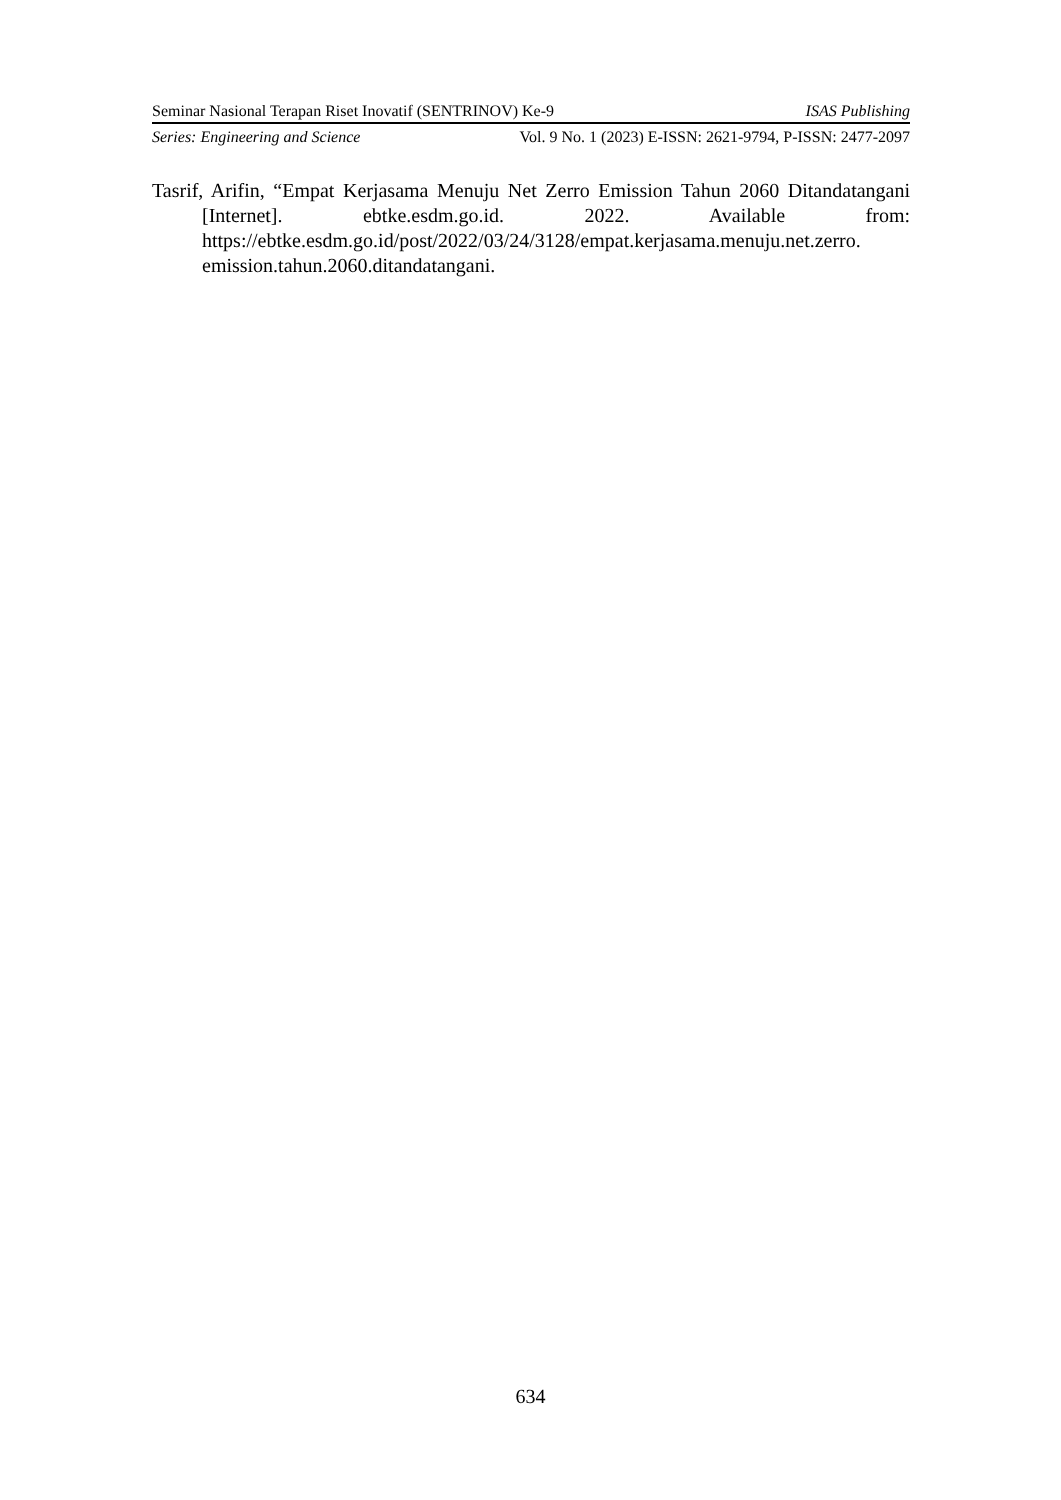Seminar Nasional Terapan Riset Inovatif (SENTRINOV) Ke-9 ISAS Publishing
Series: Engineering and Science Vol. 9 No. 1 (2023) E-ISSN: 2621-9794, P-ISSN: 2477-2097
Tasrif, Arifin, “Empat Kerjasama Menuju Net Zerro Emission Tahun 2060 Ditandatangani [Internet]. ebtke.esdm.go.id. 2022. Available from: https://ebtke.esdm.go.id/post/2022/03/24/3128/empat.kerjasama.menuju.net.zerro. emission.tahun.2060.ditandatangani.
634